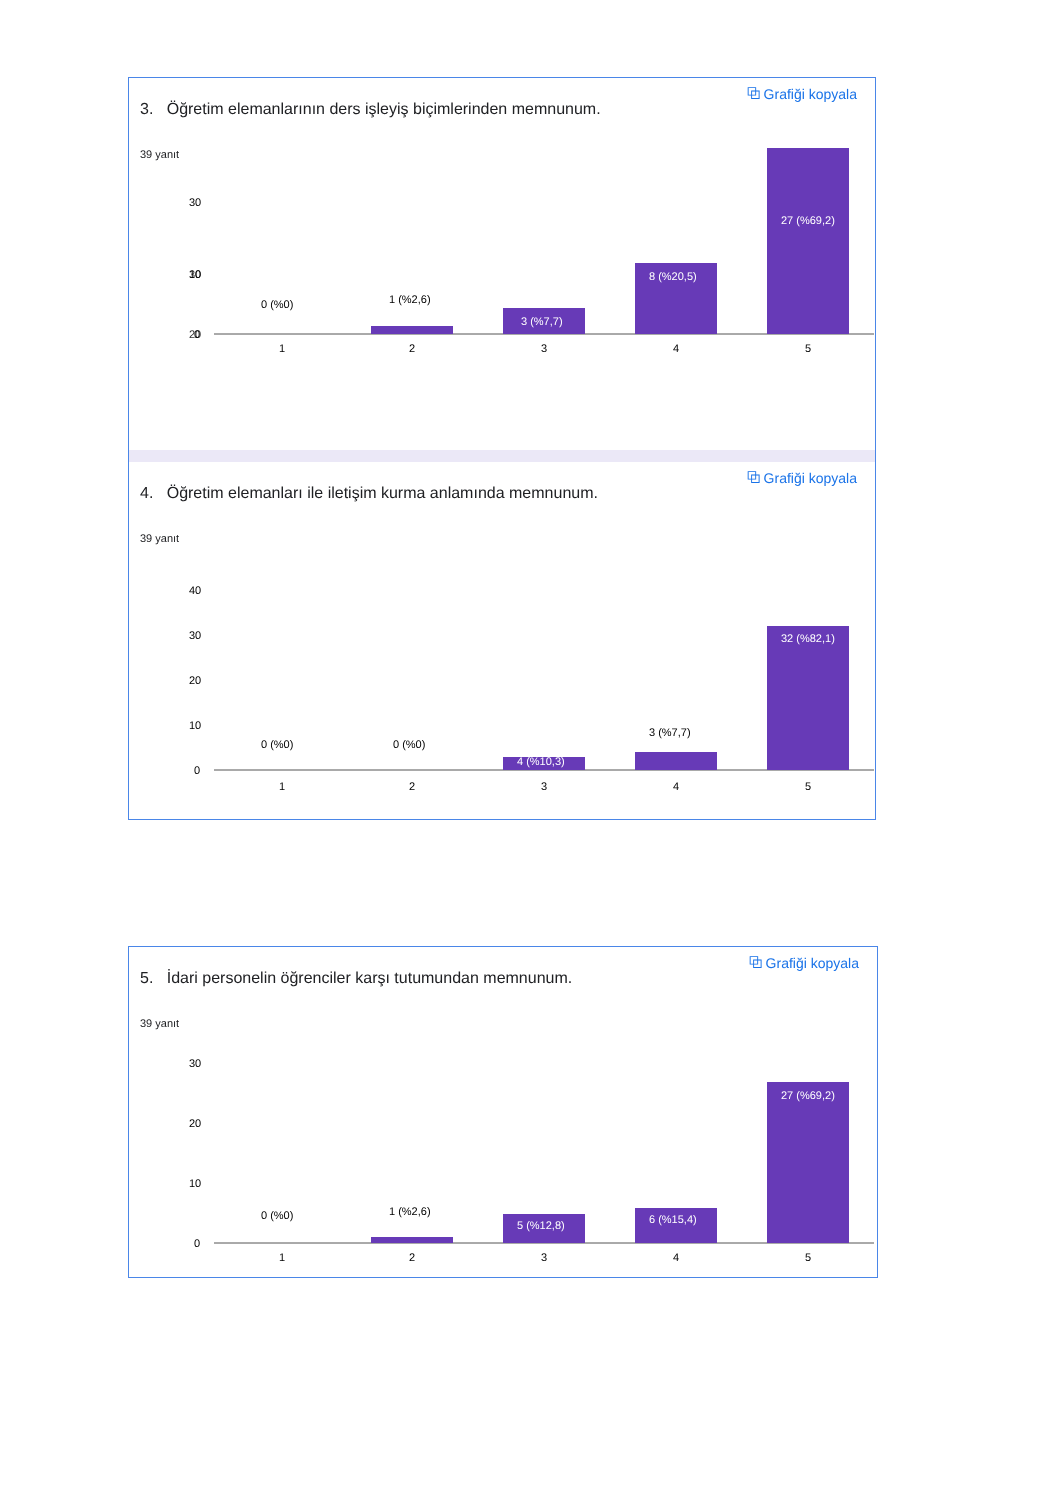⧉ Grafiği kopyala
3. Öğretim elemanlarının ders işleyiş biçimlerinden memnunum.
39 yanıt
30
20
10
0
0 (%0)
1 (%2,6)
3 (%7,7)
8 (%20,5)
1
2
3
4
5
30
27 (%69,2)
⧉ Grafiği kopyala
4. Öğretim elemanları ile iletişim kurma anlamında memnunum.
39 yanıt
40
30
20
10
0
0 (%0)
0 (%0)
4 (%10,3)
3 (%7,7)
32 (%82,1)
1
2
3
4
5
⧉ Grafiği kopyala
5. İdari personelin öğrenciler karşı tutumundan memnunum.
39 yanıt
30
20
10
0
0 (%0)
1 (%2,6)
5 (%12,8)
6 (%15,4)
27 (%69,2)
1
2
3
4
5